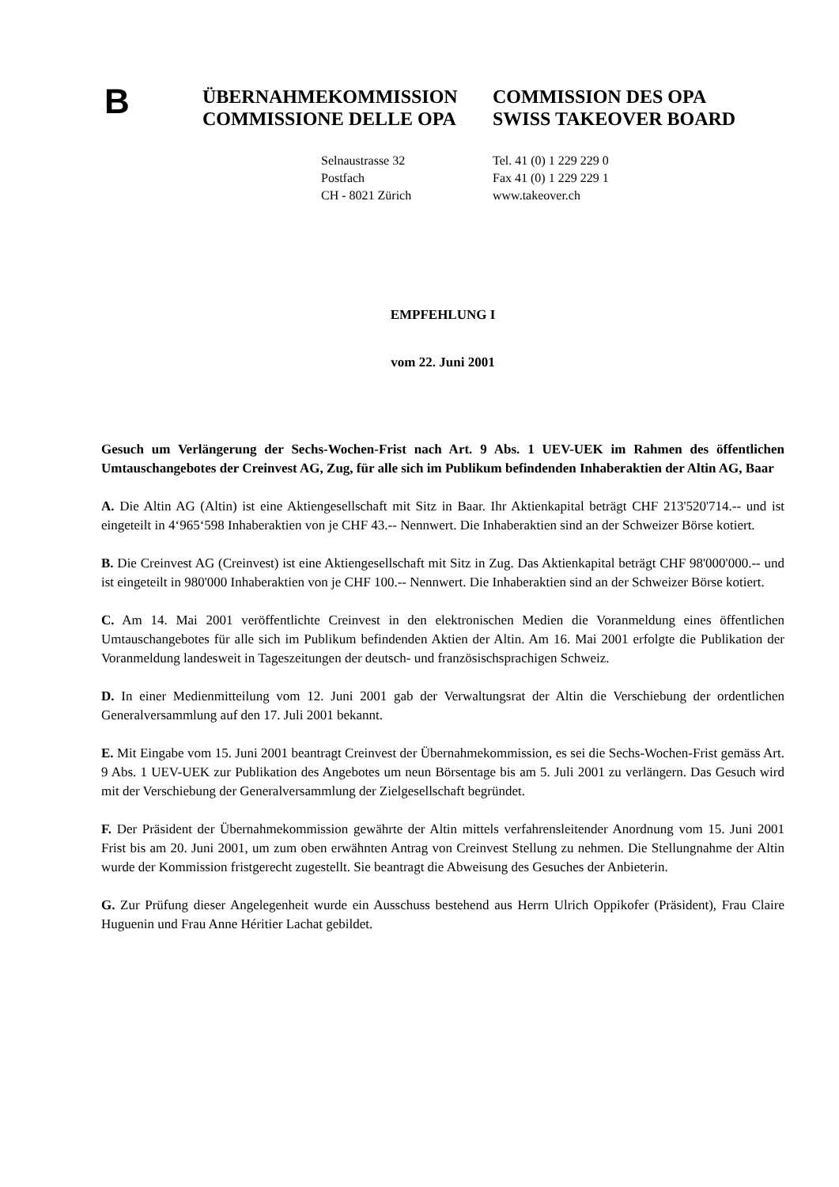B
ÜBERNAHMEKOMMISSION
COMMISSIONE DELLE OPA
COMMISSION DES OPA
SWISS TAKEOVER BOARD
Selnaustrasse 32
Postfach
CH - 8021 Zürich
Tel. 41 (0) 1 229 229 0
Fax 41 (0) 1 229 229 1
www.takeover.ch
EMPFEHLUNG I
vom 22. Juni 2001
Gesuch um Verlängerung der Sechs-Wochen-Frist nach Art. 9 Abs. 1 UEV-UEK im Rahmen des öffentlichen Umtauschangebotes der Creinvest AG, Zug, für alle sich im Publikum befindenden Inhaberaktien der Altin AG, Baar
A. Die Altin AG (Altin) ist eine Aktiengesellschaft mit Sitz in Baar. Ihr Aktienkapital beträgt CHF 213'520'714.-- und ist eingeteilt in 4‘965‘598 Inhaberaktien von je CHF 43.-- Nennwert. Die Inhaberaktien sind an der Schweizer Börse kotiert.
B. Die Creinvest AG (Creinvest) ist eine Aktiengesellschaft mit Sitz in Zug. Das Aktienkapital beträgt CHF 98'000'000.-- und ist eingeteilt in 980'000 Inhaberaktien von je CHF 100.-- Nennwert. Die Inhaberaktien sind an der Schweizer Börse kotiert.
C. Am 14. Mai 2001 veröffentlichte Creinvest in den elektronischen Medien die Voranmeldung eines öffentlichen Umtauschangebotes für alle sich im Publikum befindenden Aktien der Altin. Am 16. Mai 2001 erfolgte die Publikation der Voranmeldung landesweit in Tageszeitungen der deutsch- und französischsprachigen Schweiz.
D. In einer Medienmitteilung vom 12. Juni 2001 gab der Verwaltungsrat der Altin die Verschiebung der ordentlichen Generalversammlung auf den 17. Juli 2001 bekannt.
E. Mit Eingabe vom 15. Juni 2001 beantragt Creinvest der Übernahmekommission, es sei die Sechs-Wochen-Frist gemäss Art. 9 Abs. 1 UEV-UEK zur Publikation des Angebotes um neun Börsentage bis am 5. Juli 2001 zu verlängern. Das Gesuch wird mit der Verschiebung der Generalversammlung der Zielgesellschaft begründet.
F. Der Präsident der Übernahmekommission gewährte der Altin mittels verfahrensleitender Anordnung vom 15. Juni 2001 Frist bis am 20. Juni 2001, um zum oben erwähnten Antrag von Creinvest Stellung zu nehmen. Die Stellungnahme der Altin wurde der Kommission fristgerecht zugestellt. Sie beantragt die Abweisung des Gesuches der Anbieterin.
G. Zur Prüfung dieser Angelegenheit wurde ein Ausschuss bestehend aus Herrn Ulrich Oppikofer (Präsident), Frau Claire Huguenin und Frau Anne Héritier Lachat gebildet.